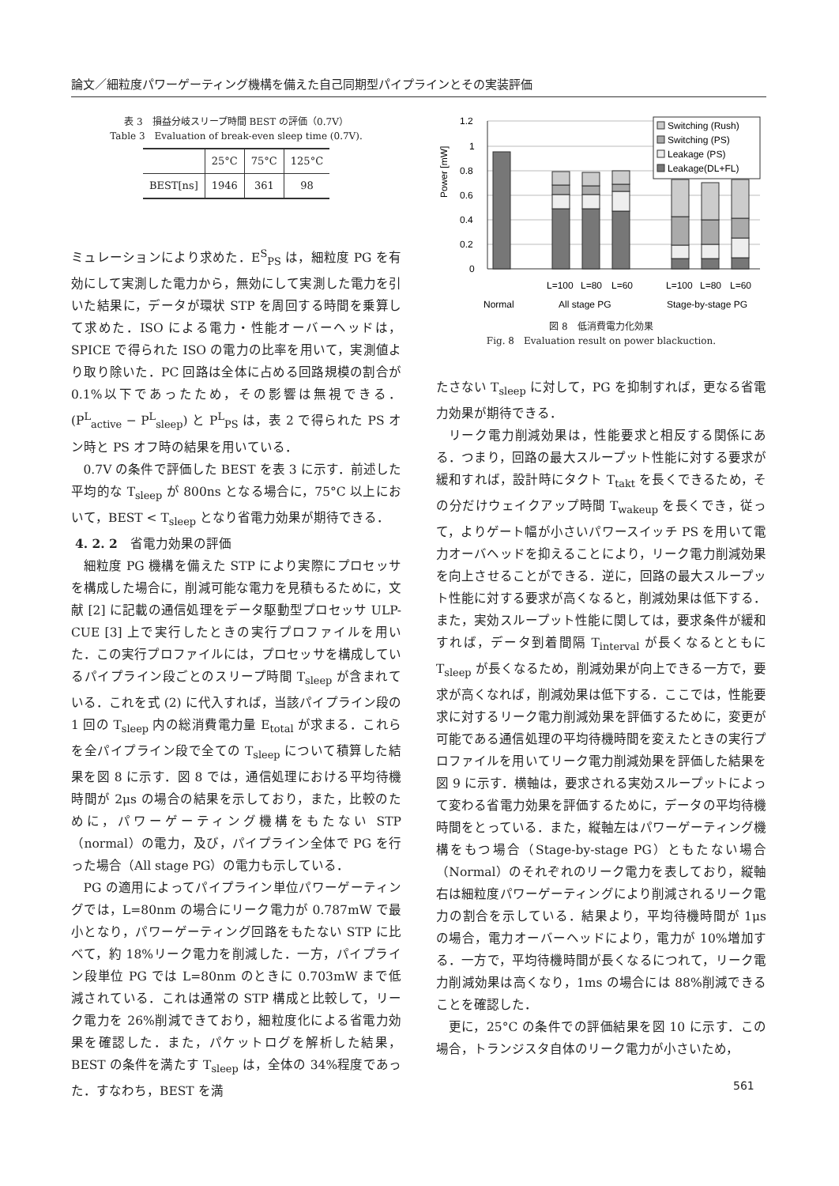論文／細粒度パワーゲーティング機構を備えた自己同期型パイプラインとその実装評価
表 3　損益分岐スリープ時間 BEST の評価（0.7V）
Table 3　Evaluation of break-even sleep time (0.7V).
| | 25°C | 75°C | 125°C |
| --- | --- | --- | --- |
| BEST[ns] | 1946 | 361 | 98 |
ミュレーションにより求めた．E<sup>S</sup><sub>PS</sub> は，細粒度 PG を有効にして実測した電力から，無効にして実測した電力を引いた結果に，データが環状 STP を周回する時間を乗算して求めた．ISO による電力・性能オーバーヘッドは，SPICE で得られた ISO の電力の比率を用いて，実測値より取り除いた．PC 回路は全体に占める回路規模の割合が 0.1%以下であったため，その影響は無視できる．(P<sup>L</sup><sub>active</sub> − P<sup>L</sup><sub>sleep</sub>) と P<sup>L</sup><sub>PS</sub> は，表 2 で得られた PS オン時と PS オフ時の結果を用いている．
0.7V の条件で評価した BEST を表 3 に示す．前述した平均的な T<sub>sleep</sub> が 800ns となる場合に，75°C 以上において，BEST < T<sub>sleep</sub> となり省電力効果が期待できる．
4. 2. 2　省電力効果の評価
細粒度 PG 機構を備えた STP により実際にプロセッサを構成した場合に，削減可能な電力を見積もるために，文献 [2] に記載の通信処理をデータ駆動型プロセッサ ULP-CUE [3] 上で実行したときの実行プロファイルを用いた．この実行プロファイルには，プロセッサを構成しているパイプライン段ごとのスリープ時間 T<sub>sleep</sub> が含まれている．これを式 (2) に代入すれば，当該パイプライン段の 1 回の T<sub>sleep</sub> 内の総消費電力量 E<sub>total</sub> が求まる．これらを全パイプライン段で全ての T<sub>sleep</sub> について積算した結果を図 8 に示す．図 8 では，通信処理における平均待機時間が 2μs の場合の結果を示しており，また，比較のために，パワーゲーティング機構をもたない STP（normal）の電力，及び，パイプライン全体で PG を行った場合（All stage PG）の電力も示している．
PG の適用によってパイプライン単位パワーゲーティングでは，L=80nm の場合にリーク電力が 0.787mW で最小となり，パワーゲーティング回路をもたない STP に比べて，約 18%リーク電力を削減した．一方，パイプライン段単位 PG では L=80nm のときに 0.703mW まで低減されている．これは通常の STP 構成と比較して，リーク電力を 26%削減できており，細粒度化による省電力効果を確認した．また，パケットログを解析した結果，BEST の条件を満たす T<sub>sleep</sub> は，全体の 34%程度であった．すなわち，BEST を満
Power [mW]
1.2
1
0.8
0.6
0.4
0.2
0
Switching (Rush)
Switching (PS)
Leakage (PS)
Leakage(DL+FL)
L=100
L=80
L=60
L=100
L=80
L=60
Normal
All stage PG
Stage-by-stage PG
図 8　低消費電力化効果
Fig. 8　Evaluation result on power blackuction.
たさない T<sub>sleep</sub> に対して，PG を抑制すれば，更なる省電力効果が期待できる．
リーク電力削減効果は，性能要求と相反する関係にある．つまり，回路の最大スループット性能に対する要求が緩和すれば，設計時にタクト T<sub>takt</sub> を長くできるため，その分だけウェイクアップ時間 T<sub>wakeup</sub> を長くでき，従って，よりゲート幅が小さいパワースイッチ PS を用いて電力オーバヘッドを抑えることにより，リーク電力削減効果を向上させることができる．逆に，回路の最大スループット性能に対する要求が高くなると，削減効果は低下する．また，実効スループット性能に関しては，要求条件が緩和すれば，データ到着間隔 T<sub>interval</sub> が長くなるとともに T<sub>sleep</sub> が長くなるため，削減効果が向上できる一方で，要求が高くなれば，削減効果は低下する．ここでは，性能要求に対するリーク電力削減効果を評価するために，変更が可能である通信処理の平均待機時間を変えたときの実行プロファイルを用いてリーク電力削減効果を評価した結果を図 9 に示す．横軸は，要求される実効スループットによって変わる省電力効果を評価するために，データの平均待機時間をとっている．また，縦軸左はパワーゲーティング機構をもつ場合（Stage-by-stage PG）ともたない場合（Normal）のそれぞれのリーク電力を表しており，縦軸右は細粒度パワーゲーティングにより削減されるリーク電力の割合を示している．結果より，平均待機時間が 1μs の場合，電力オーバーヘッドにより，電力が 10%増加する．一方で，平均待機時間が長くなるにつれて，リーク電力削減効果は高くなり，1ms の場合には 88%削減できることを確認した．
更に，25°C の条件での評価結果を図 10 に示す．この場合，トランジスタ自体のリーク電力が小さいため，
561